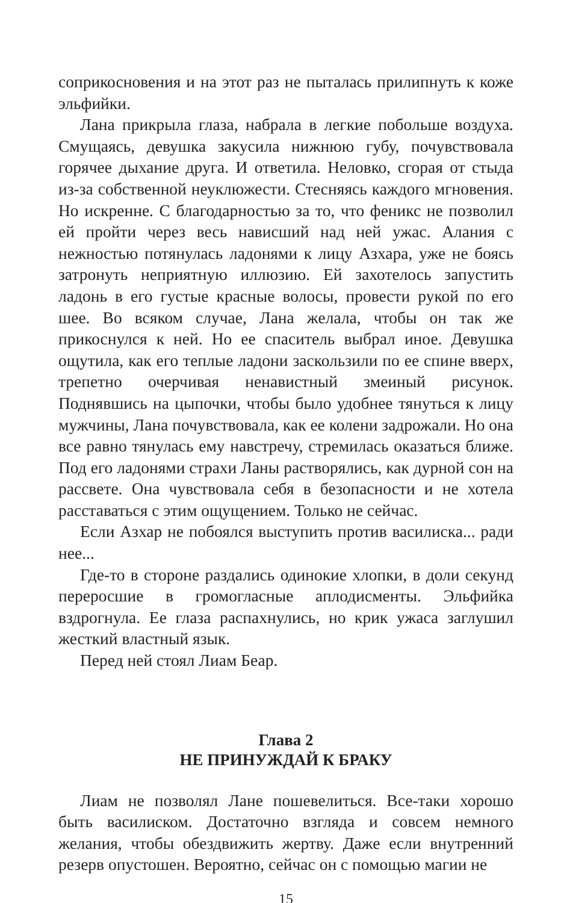соприкосновения и на этот раз не пыталась прилипнуть к коже эльфийки.
Лана прикрыла глаза, набрала в легкие побольше воздуха. Смущаясь, девушка закусила нижнюю губу, почувствовала горячее дыхание друга. И ответила. Неловко, сгорая от стыда из-за собственной неуклюжести. Стесняясь каждого мгновения. Но искренне. С благодарностью за то, что феникс не позволил ей пройти через весь нависший над ней ужас. Алания с нежностью потянулась ладонями к лицу Азхара, уже не боясь затронуть неприятную иллюзию. Ей захотелось запустить ладонь в его густые красные волосы, провести рукой по его шее. Во всяком случае, Лана желала, чтобы он так же прикоснулся к ней. Но ее спаситель выбрал иное. Девушка ощутила, как его теплые ладони заскользили по ее спине вверх, трепетно очерчивая ненавистный змеиный рисунок. Поднявшись на цыпочки, чтобы было удобнее тянуться к лицу мужчины, Лана почувствовала, как ее колени задрожали. Но она все равно тянулась ему навстречу, стремилась оказаться ближе. Под его ладонями страхи Ланы растворялись, как дурной сон на рассвете. Она чувствовала себя в безопасности и не хотела расставаться с этим ощущением. Только не сейчас.
Если Азхар не побоялся выступить против василиска... ради нее...
Где-то в стороне раздались одинокие хлопки, в доли секунд переросшие в громогласные аплодисменты. Эльфийка вздрогнула. Ее глаза распахнулись, но крик ужаса заглушил жесткий властный язык.
Перед ней стоял Лиам Беар.
Глава 2
НЕ ПРИНУЖДАЙ К БРАКУ
Лиам не позволял Лане пошевелиться. Все-таки хорошо быть василиском. Достаточно взгляда и совсем немного желания, чтобы обездвижить жертву. Даже если внутренний резерв опустошен. Вероятно, сейчас он с помощью магии не
15